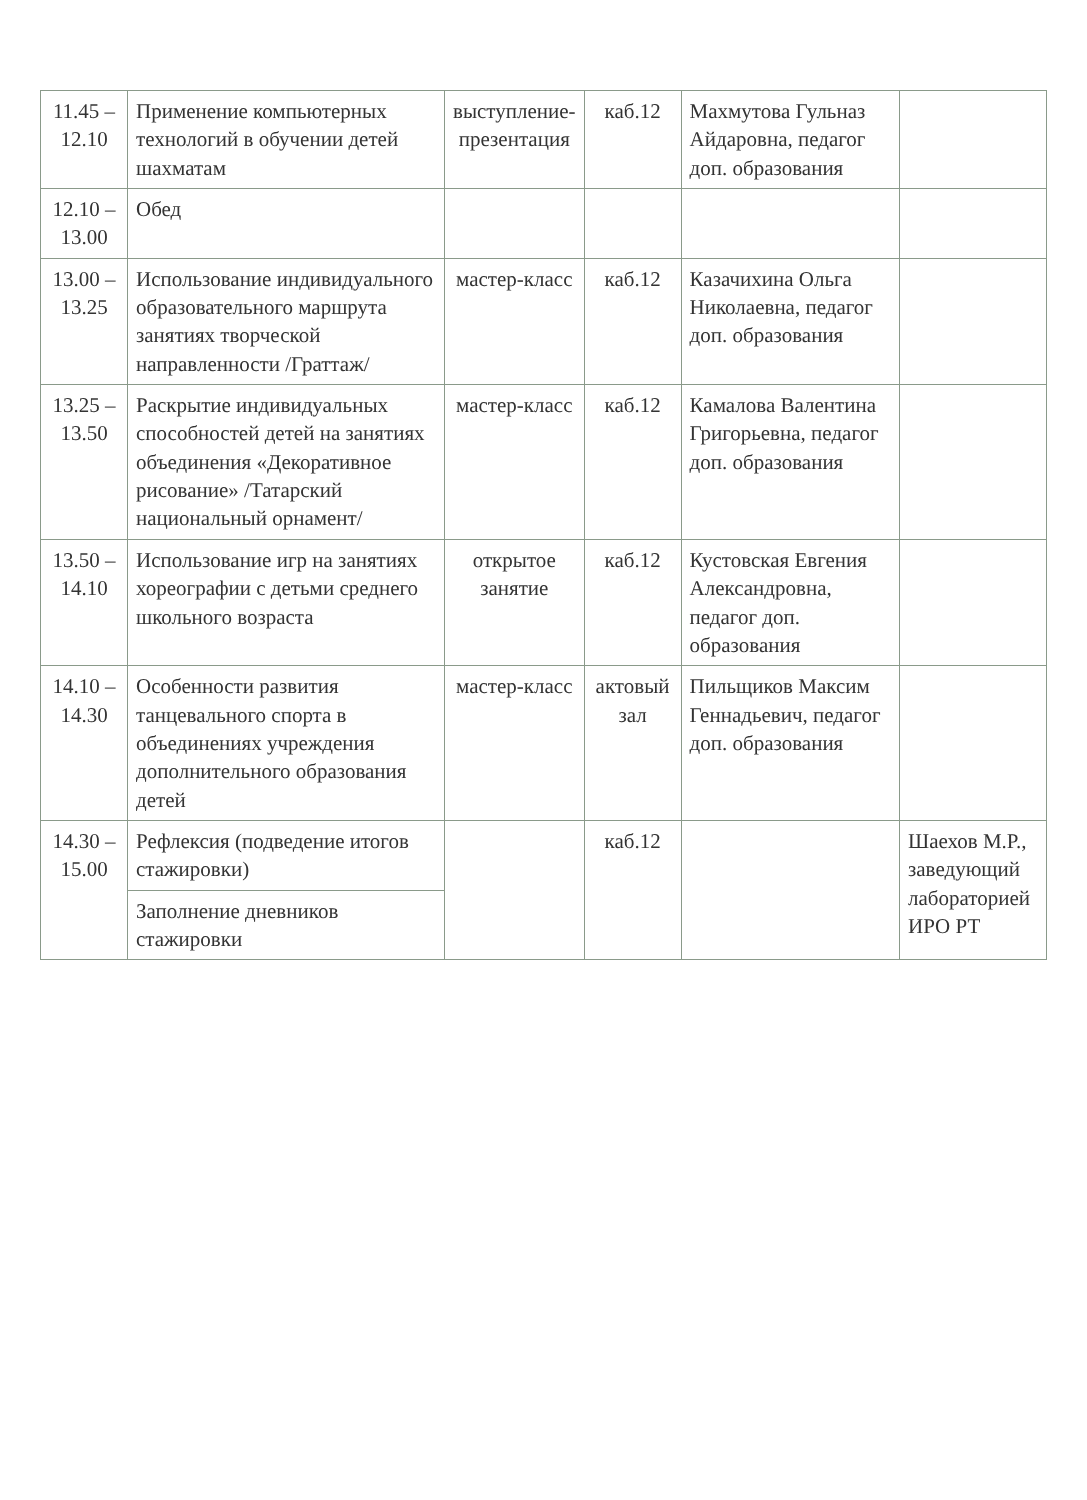| 11.45 – 12.10 | Применение компьютерных технологий в обучении детей шахматам | выступление-презентация | каб.12 | Махмутова Гульназ Айдаровна, педагог доп. образования | |
| 12.10 – 13.00 | Обед | | | | |
| 13.00 – 13.25 | Использование индивидуального образовательного маршрута занятиях творческой направленности /Граттаж/ | мастер-класс | каб.12 | Казачихина Ольга Николаевна, педагог доп. образования | |
| 13.25 – 13.50 | Раскрытие индивидуальных способностей детей на занятиях объединения «Декоративное рисование» /Татарский национальный орнамент/ | мастер-класс | каб.12 | Камалова Валентина Григорьевна, педагог доп. образования | |
| 13.50 – 14.10 | Использование игр на занятиях хореографии с детьми среднего школьного возраста | открытое занятие | каб.12 | Кустовская Евгения Александровна, педагог доп. образования | |
| 14.10 – 14.30 | Особенности развития танцевального спорта в объединениях учреждения дополнительного образования детей | мастер-класс | актовый зал | Пильщиков Максим Геннадьевич, педагог доп. образования | |
| 14.30 – 15.00 | Рефлексия (подведение итогов стажировки) | | каб.12 | | Шаехов М.Р., заведующий лабораторией ИРО РТ |
| | Заполнение дневников стажировки | | | | |